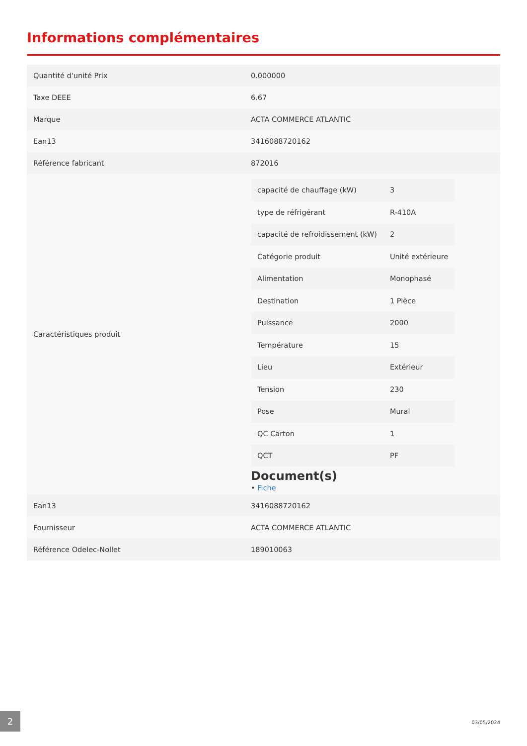Informations complémentaires
| Quantité d'unité Prix | 0.000000 |
| Taxe DEEE | 6.67 |
| Marque | ACTA COMMERCE ATLANTIC |
| Ean13 | 3416088720162 |
| Référence fabricant | 872016 |
| Caractéristiques produit | / capacité de chauffage (kW) / 3 / / type de réfrigérant / R-410A / / capacité de refroidissement (kW) / 2 / / Catégorie produit / Unité extérieure / / Alimentation / Monophasé / / Destination / 1 Pièce / / Puissance / 2000 / / Température / 15 / / Lieu / Extérieur / / Tension / 230 / / Pose / Mural / / QC Carton / 1 / / QCT / PF / Document(s) • Fiche |
| Ean13 | 3416088720162 |
| Fournisseur | ACTA COMMERCE ATLANTIC |
| Référence Odelec-Nollet | 189010063 |
2
03/05/2024